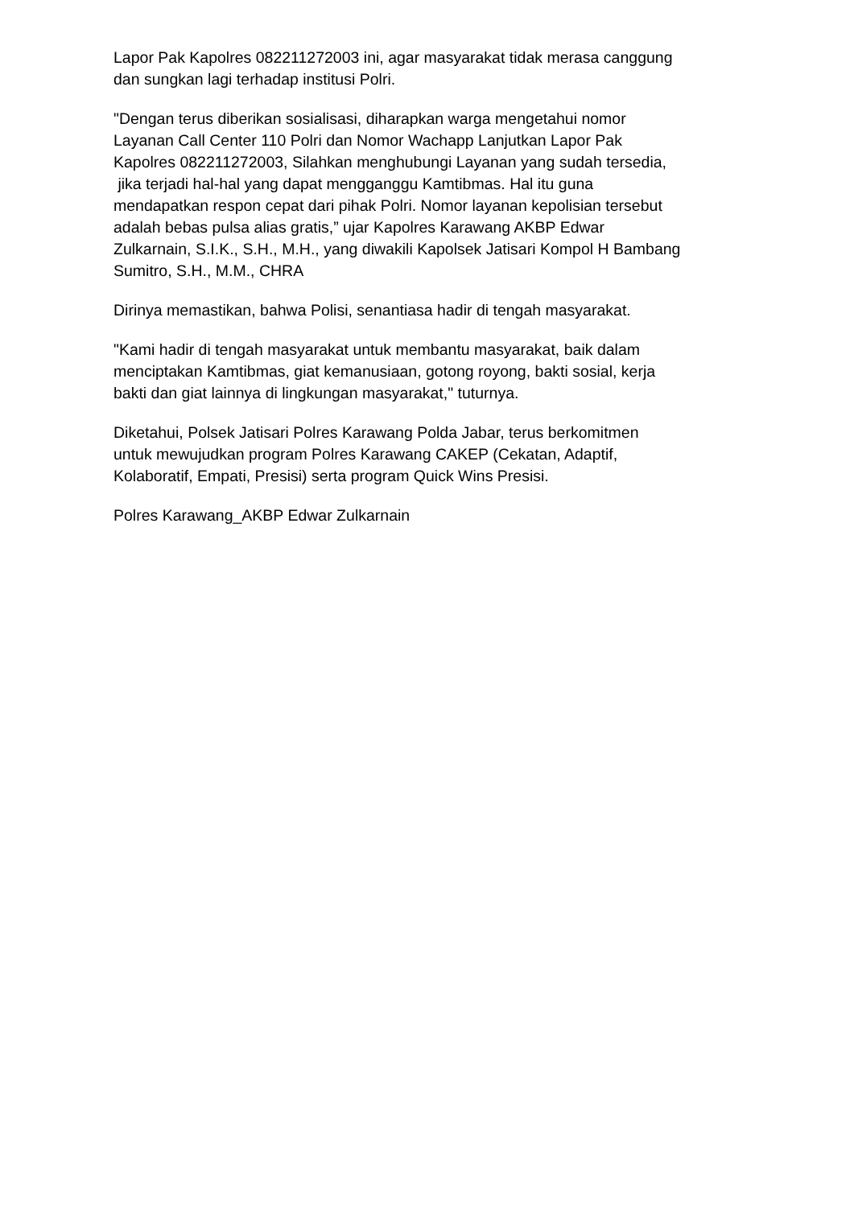Lapor Pak Kapolres 082211272003 ini, agar masyarakat tidak merasa canggung
dan sungkan lagi terhadap institusi Polri.
"Dengan terus diberikan sosialisasi, diharapkan warga mengetahui nomor
Layanan Call Center 110 Polri dan Nomor Wachapp Lanjutkan Lapor Pak
Kapolres 082211272003, Silahkan menghubungi Layanan yang sudah tersedia,
jika terjadi hal-hal yang dapat mengganggu Kamtibmas. Hal itu guna
mendapatkan respon cepat dari pihak Polri. Nomor layanan kepolisian tersebut
adalah bebas pulsa alias gratis,” ujar Kapolres Karawang AKBP Edwar
Zulkarnain, S.I.K., S.H., M.H., yang diwakili Kapolsek Jatisari Kompol H Bambang
Sumitro, S.H., M.M., CHRA
Dirinya memastikan, bahwa Polisi, senantiasa hadir di tengah masyarakat.
"Kami hadir di tengah masyarakat untuk membantu masyarakat, baik dalam
menciptakan Kamtibmas, giat kemanusiaan, gotong royong, bakti sosial, kerja
bakti dan giat lainnya di lingkungan masyarakat," tuturnya.
Diketahui, Polsek Jatisari Polres Karawang Polda Jabar, terus berkomitmen
untuk mewujudkan program Polres Karawang CAKEP (Cekatan, Adaptif,
Kolaboratif, Empati, Presisi) serta program Quick Wins Presisi.
Polres Karawang_AKBP Edwar Zulkarnain